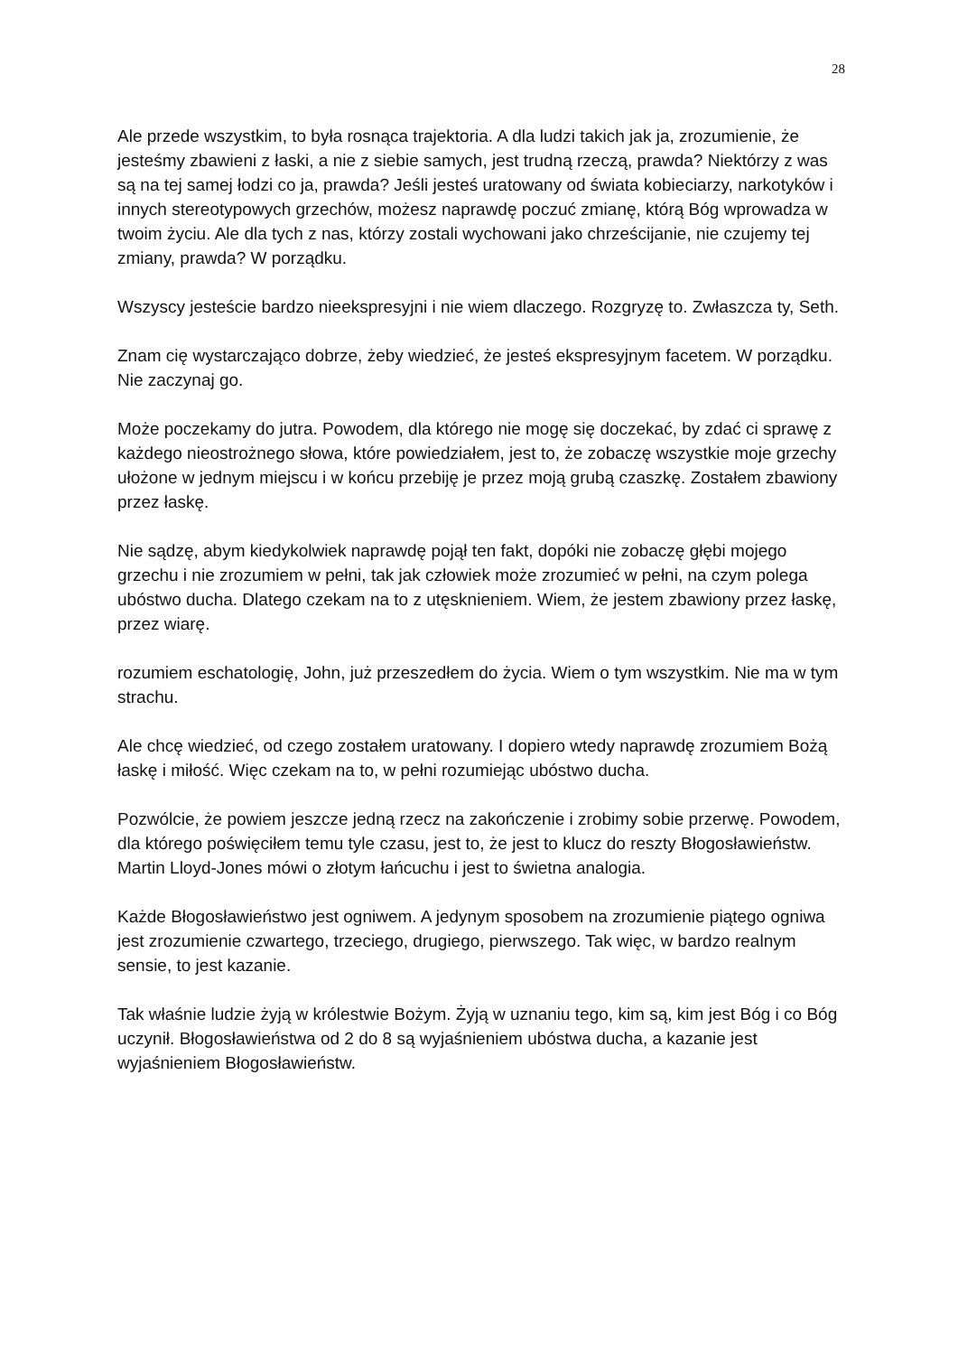28
Ale przede wszystkim, to była rosnąca trajektoria. A dla ludzi takich jak ja, zrozumienie, że jesteśmy zbawieni z łaski, a nie z siebie samych, jest trudną rzeczą, prawda? Niektórzy z was są na tej samej łodzi co ja, prawda? Jeśli jesteś uratowany od świata kobieciarzy, narkotyków i innych stereotypowych grzechów, możesz naprawdę poczuć zmianę, którą Bóg wprowadza w twoim życiu. Ale dla tych z nas, którzy zostali wychowani jako chrześcijanie, nie czujemy tej zmiany, prawda? W porządku.
Wszyscy jesteście bardzo nieekspresyjni i nie wiem dlaczego. Rozgryzę to. Zwłaszcza ty, Seth.
Znam cię wystarczająco dobrze, żeby wiedzieć, że jesteś ekspresyjnym facetem. W porządku. Nie zaczynaj go.
Może poczekamy do jutra. Powodem, dla którego nie mogę się doczekać, by zdać ci sprawę z każdego nieostrożnego słowa, które powiedziałem, jest to, że zobaczę wszystkie moje grzechy ułożone w jednym miejscu i w końcu przebiję je przez moją grubą czaszkę. Zostałem zbawiony przez łaskę.
Nie sądzę, abym kiedykolwiek naprawdę pojął ten fakt, dopóki nie zobaczę głębi mojego grzechu i nie zrozumiem w pełni, tak jak człowiek może zrozumieć w pełni, na czym polega ubóstwo ducha. Dlatego czekam na to z utęsknieniem. Wiem, że jestem zbawiony przez łaskę, przez wiarę.
rozumiem eschatologię, John, już przeszedłem do życia. Wiem o tym wszystkim. Nie ma w tym strachu.
Ale chcę wiedzieć, od czego zostałem uratowany. I dopiero wtedy naprawdę zrozumiem Bożą łaskę i miłość. Więc czekam na to, w pełni rozumiejąc ubóstwo ducha.
Pozwólcie, że powiem jeszcze jedną rzecz na zakończenie i zrobimy sobie przerwę. Powodem, dla którego poświęciłem temu tyle czasu, jest to, że jest to klucz do reszty Błogosławieństw. Martin Lloyd-Jones mówi o złotym łańcuchu i jest to świetna analogia.
Każde Błogosławieństwo jest ogniwem. A jedynym sposobem na zrozumienie piątego ogniwa jest zrozumienie czwartego, trzeciego, drugiego, pierwszego. Tak więc, w bardzo realnym sensie, to jest kazanie.
Tak właśnie ludzie żyją w królestwie Bożym. Żyją w uznaniu tego, kim są, kim jest Bóg i co Bóg uczynił. Błogosławieństwa od 2 do 8 są wyjaśnieniem ubóstwa ducha, a kazanie jest wyjaśnieniem Błogosławieństw.